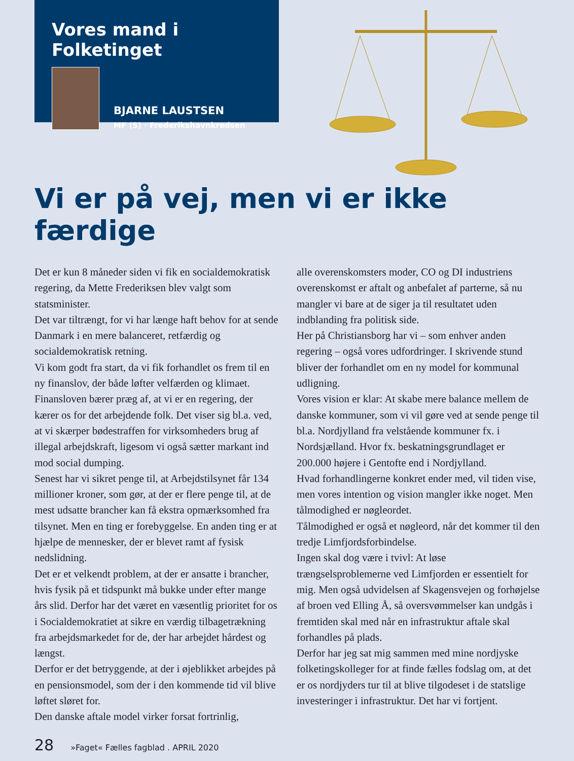Vores mand i Folketinget
BJARNE LAUSTSEN
MF (S) · Frederikshavnkredsen
Vi er på vej, men vi er ikke færdige
Det er kun 8 måneder siden vi fik en socialdemokratisk regering, da Mette Frederiksen blev valgt som statsminister.
Det var tiltrængt, for vi har længe haft behov for at sende Danmark i en mere balanceret, retfærdig og socialdemokratisk retning.
Vi kom godt fra start, da vi fik forhandlet os frem til en ny finanslov, der både løfter velfærden og klimaet.
Finansloven bærer præg af, at vi er en regering, der kærer os for det arbejdende folk. Det viser sig bl.a. ved, at vi skærper bødestraffen for virksomheders brug af illegal arbejdskraft, ligesom vi også sætter markant ind mod social dumping.
Senest har vi sikret penge til, at Arbejdstilsynet får 134 millioner kroner, som gør, at der er flere penge til, at de mest udsatte brancher kan få ekstra opmærksomhed fra tilsynet. Men en ting er forebyggelse. En anden ting er at hjælpe de mennesker, der er blevet ramt af fysisk nedslidning.
Det er et velkendt problem, at der er ansatte i brancher, hvis fysik på et tidspunkt må bukke under efter mange års slid. Derfor har det været en væsentlig prioritet for os i Socialdemokratiet at sikre en værdig tilbagetrækning fra arbejdsmarkedet for de, der har arbejdet hårdest og længst.
Derfor er det betryggende, at der i øjeblikket arbejdes på en pensionsmodel, som der i den kommende tid vil blive løftet sløret for.
Den danske aftale model virker forsat fortrinlig,
alle overenskomsters moder, CO og DI industriens overenskomst er aftalt og anbefalet af parterne, så nu mangler vi bare at de siger ja til resultatet uden indblanding fra politisk side.
Her på Christiansborg har vi – som enhver anden regering – også vores udfordringer. I skrivende stund bliver der forhandlet om en ny model for kommunal udligning.
Vores vision er klar: At skabe mere balance mellem de danske kommuner, som vi vil gøre ved at sende penge til bl.a. Nordjylland fra velstående kommuner fx. i Nordsjælland. Hvor fx. beskatningsgrundlaget er 200.000 højere i Gentofte end i Nordjylland.
Hvad forhandlingerne konkret ender med, vil tiden vise, men vores intention og vision mangler ikke noget. Men tålmodighed er nøgleordet.
Tålmodighed er også et nøgleord, når det kommer til den tredje Limfjordsforbindelse.
Ingen skal dog være i tvivl: At løse trængselsproblemerne ved Limfjorden er essentielt for mig. Men også udvidelsen af Skagensvejen og forhøjelse af broen ved Elling Å, så oversvømmelser kan undgås i fremtiden skal med når en infrastruktur aftale skal forhandles på plads.
Derfor har jeg sat mig sammen med mine nordjyske folketingskolleger for at finde fælles fodslag om, at det er os nordjyders tur til at blive tilgodeset i de statslige investeringer i infrastruktur. Det har vi fortjent.
28 »Faget« Fælles fagblad . APRIL 2020